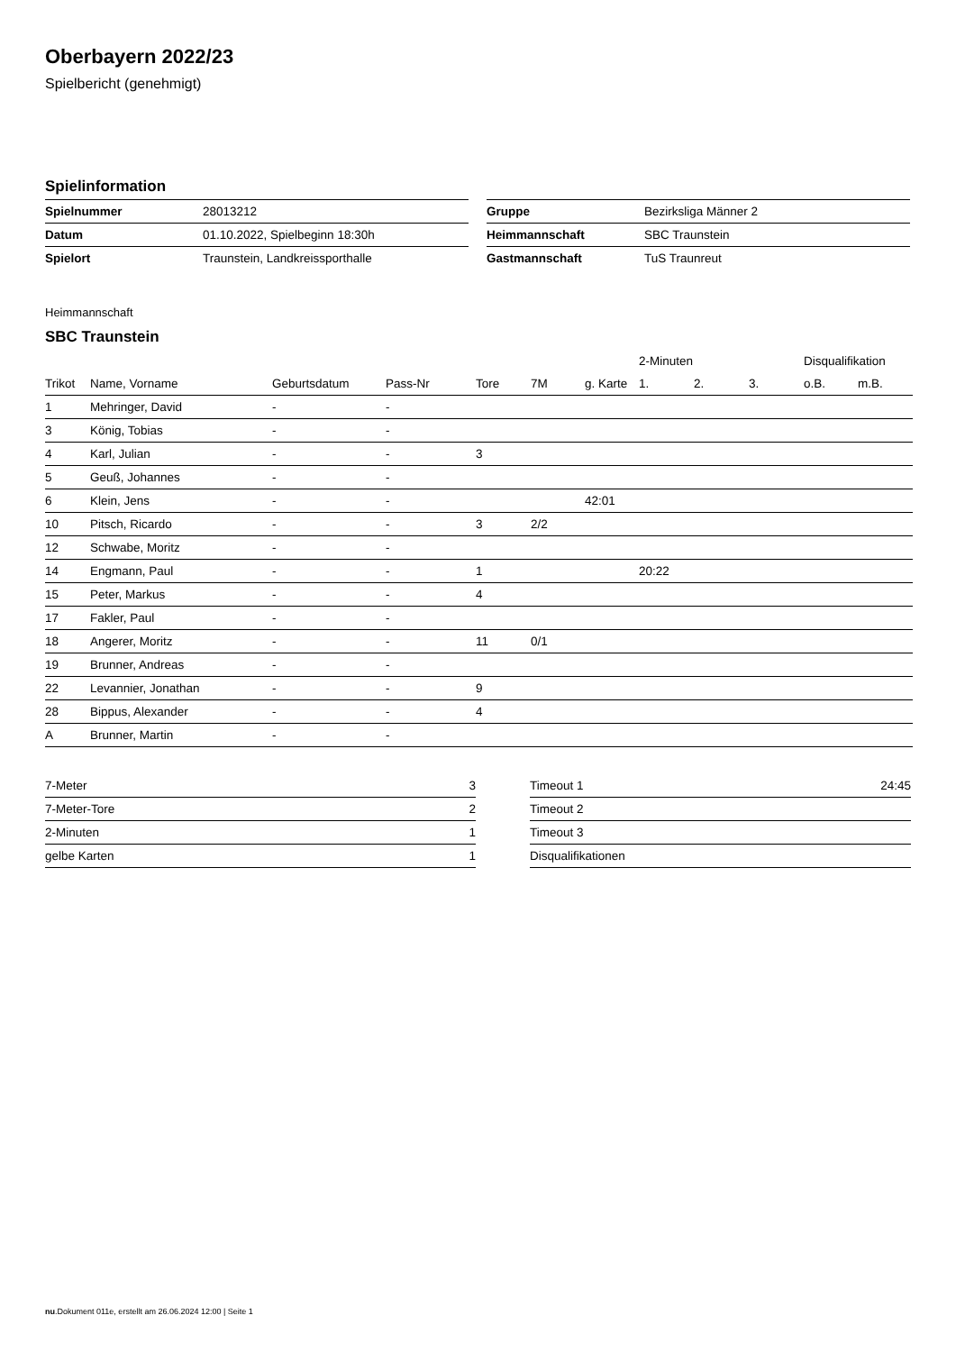Oberbayern 2022/23
Spielbericht (genehmigt)
Spielinformation
| Spielnummer | 28013212 |
| Datum | 01.10.2022, Spielbeginn 18:30h |
| Spielort | Traunstein, Landkreissporthalle |
| Gruppe | Bezirksliga Männer 2 |
| Heimmannschaft | SBC Traunstein |
| Gastmannschaft | TuS Traunreut |
Heimmannschaft
SBC Traunstein
| | | | | | | | 2-Minuten | | | Disqualifikation | |
| --- | --- | --- | --- | --- | --- | --- | --- | --- | --- | --- | --- |
| Trikot | Name, Vorname | Geburtsdatum | Pass-Nr | Tore | 7M | g. Karte | 1. | 2. | 3. | o.B. | m.B. |
| 1 | Mehringer, David | - | - | | | | | | | | |
| 3 | König, Tobias | - | - | | | | | | | | |
| 4 | Karl, Julian | - | - | 3 | | | | | | | |
| 5 | Geuß, Johannes | - | - | | | | | | | | |
| 6 | Klein, Jens | - | - | | | 42:01 | | | | | |
| 10 | Pitsch, Ricardo | - | - | 3 | 2/2 | | | | | | |
| 12 | Schwabe, Moritz | - | - | | | | | | | | |
| 14 | Engmann, Paul | - | - | 1 | | | 20:22 | | | | |
| 15 | Peter, Markus | - | - | 4 | | | | | | | |
| 17 | Fakler, Paul | - | - | | | | | | | | |
| 18 | Angerer, Moritz | - | - | 11 | 0/1 | | | | | | |
| 19 | Brunner, Andreas | - | - | | | | | | | | |
| 22 | Levannier, Jonathan | - | - | 9 | | | | | | | |
| 28 | Bippus, Alexander | - | - | 4 | | | | | | | |
| A | Brunner, Martin | - | - | | | | | | | | |
| 7-Meter | 3 |
| 7-Meter-Tore | 2 |
| 2-Minuten | 1 |
| gelbe Karten | 1 |
| Timeout 1 | 24:45 |
| Timeout 2 | |
| Timeout 3 | |
| Disqualifikationen | |
nu.Dokument 011e, erstellt am 26.06.2024 12:00 | Seite 1